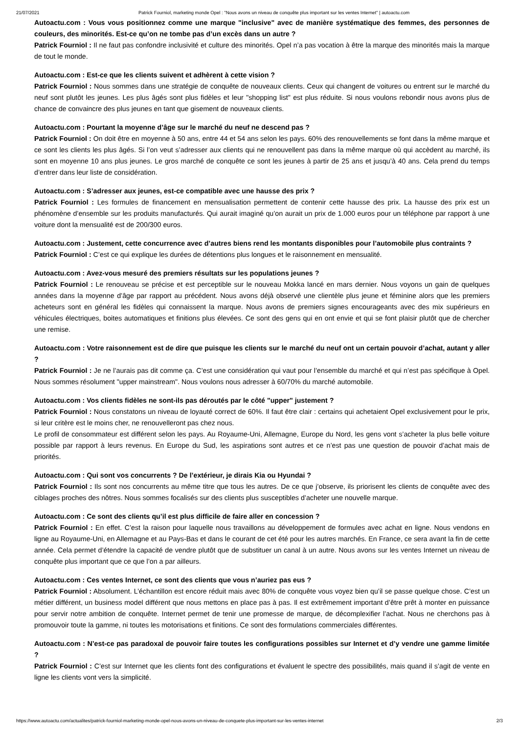21/07/2021 Patrick Fourniol, marketing monde Opel : "Nous avons un niveau de conquête plus important sur les ventes Internet" | autoactu.com
Autoactu.com : Vous vous positionnez comme une marque "inclusive" avec de manière systématique des femmes, des personnes de couleurs, des minorités. Est-ce qu’on ne tombe pas d’un excès dans un autre ?
Patrick Fourniol : Il ne faut pas confondre inclusivité et culture des minorités. Opel n’a pas vocation à être la marque des minorités mais la marque de tout le monde.
Autoactu.com : Est-ce que les clients suivent et adhèrent à cette vision ?
Patrick Fourniol : Nous sommes dans une stratégie de conquête de nouveaux clients. Ceux qui changent de voitures ou entrent sur le marché du neuf sont plutôt les jeunes. Les plus âgés sont plus fidèles et leur "shopping list" est plus réduite. Si nous voulons rebondir nous avons plus de chance de convaincre des plus jeunes en tant que gisement de nouveaux clients.
Autoactu.com : Pourtant la moyenne d’âge sur le marché du neuf ne descend pas ?
Patrick Fourniol : On doit être en moyenne à 50 ans, entre 44 et 54 ans selon les pays. 60% des renouvellements se font dans la même marque et ce sont les clients les plus âgés. Si l’on veut s’adresser aux clients qui ne renouvellent pas dans la même marque où qui accèdent au marché, ils sont en moyenne 10 ans plus jeunes. Le gros marché de conquête ce sont les jeunes à partir de 25 ans et jusqu’à 40 ans. Cela prend du temps d’entrer dans leur liste de considération.
Autoactu.com : S’adresser aux jeunes, est-ce compatible avec une hausse des prix ?
Patrick Fourniol : Les formules de financement en mensualisation permettent de contenir cette hausse des prix. La hausse des prix est un phénomène d’ensemble sur les produits manufacturés. Qui aurait imaginé qu’on aurait un prix de 1.000 euros pour un téléphone par rapport à une voiture dont la mensualité est de 200/300 euros.
Autoactu.com : Justement, cette concurrence avec d’autres biens rend les montants disponibles pour l’automobile plus contraints ?
Patrick Fourniol : C’est ce qui explique les durées de détentions plus longues et le raisonnement en mensualité.
Autoactu.com : Avez-vous mesuré des premiers résultats sur les populations jeunes ?
Patrick Fourniol : Le renouveau se précise et est perceptible sur le nouveau Mokka lancé en mars dernier. Nous voyons un gain de quelques années dans la moyenne d’âge par rapport au précédent. Nous avons déjà observé une clientèle plus jeune et féminine alors que les premiers acheteurs sont en général les fidèles qui connaissent la marque. Nous avons de premiers signes encourageants avec des mix supérieurs en véhicules électriques, boites automatiques et finitions plus élevées. Ce sont des gens qui en ont envie et qui se font plaisir plutôt que de chercher une remise.
Autoactu.com : Votre raisonnement est de dire que puisque les clients sur le marché du neuf ont un certain pouvoir d’achat, autant y aller ?
Patrick Fourniol : Je ne l’aurais pas dit comme ça. C’est une considération qui vaut pour l’ensemble du marché et qui n’est pas spécifique à Opel. Nous sommes résolument "upper mainstream". Nous voulons nous adresser à 60/70% du marché automobile.
Autoactu.com : Vos clients fidèles ne sont-ils pas déroutés par le côté "upper" justement ?
Patrick Fourniol : Nous constatons un niveau de loyauté correct de 60%. Il faut être clair : certains qui achetaient Opel exclusivement pour le prix, si leur critère est le moins cher, ne renouvelleront pas chez nous.
Le profil de consommateur est différent selon les pays. Au Royaume-Uni, Allemagne, Europe du Nord, les gens vont s’acheter la plus belle voiture possible par rapport à leurs revenus. En Europe du Sud, les aspirations sont autres et ce n’est pas une question de pouvoir d’achat mais de priorités.
Autoactu.com : Qui sont vos concurrents ? De l’extérieur, je dirais Kia ou Hyundai ?
Patrick Fourniol : Ils sont nos concurrents au même titre que tous les autres. De ce que j’observe, ils priorisent les clients de conquête avec des ciblages proches des nôtres. Nous sommes focalisés sur des clients plus susceptibles d’acheter une nouvelle marque.
Autoactu.com : Ce sont des clients qu’il est plus difficile de faire aller en concession ?
Patrick Fourniol : En effet. C’est la raison pour laquelle nous travaillons au développement de formules avec achat en ligne. Nous vendons en ligne au Royaume-Uni, en Allemagne et au Pays-Bas et dans le courant de cet été pour les autres marchés. En France, ce sera avant la fin de cette année. Cela permet d’étendre la capacité de vendre plutôt que de substituer un canal à un autre. Nous avons sur les ventes Internet un niveau de conquête plus important que ce que l’on a par ailleurs.
Autoactu.com : Ces ventes Internet, ce sont des clients que vous n’auriez pas eus ?
Patrick Fourniol : Absolument. L’échantillon est encore réduit mais avec 80% de conquête vous voyez bien qu’il se passe quelque chose. C’est un métier différent, un business model différent que nous mettons en place pas à pas. Il est extrêmement important d’être prêt à monter en puissance pour servir notre ambition de conquête. Internet permet de tenir une promesse de marque, de décomplexifier l’achat. Nous ne cherchons pas à promouvoir toute la gamme, ni toutes les motorisations et finitions. Ce sont des formulations commerciales différentes.
Autoactu.com : N’est-ce pas paradoxal de pouvoir faire toutes les configurations possibles sur Internet et d’y vendre une gamme limitée ?
Patrick Fourniol : C’est sur Internet que les clients font des configurations et évaluent le spectre des possibilités, mais quand il s’agit de vente en ligne les clients vont vers la simplicité.
https://www.autoactu.com/actualites/patrick-fourniol-marketing-monde-opel-nous-avons-un-niveau-de-conquete-plus-important-sur-les-ventes-internet 2/3